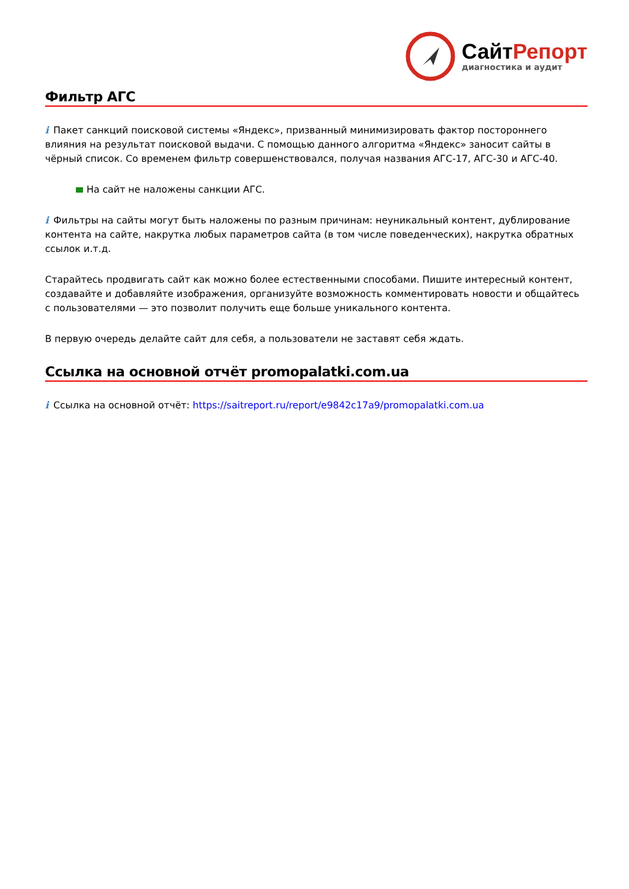СайтРепорт
диагностика и аудит
Фильтр АГС
i Пакет санкций поисковой системы «Яндекс», призванный минимизировать фактор постороннего влияния на результат поисковой выдачи. С помощью данного алгоритма «Яндекс» заносит сайты в чёрный список. Со временем фильтр совершенствовался, получая названия АГС-17, АГС-30 и АГС-40.
На сайт не наложены санкции АГС.
i Фильтры на сайты могут быть наложены по разным причинам: неуникальный контент, дублирование контента на сайте, накрутка любых параметров сайта (в том числе поведенческих), накрутка обратных ссылок и.т.д.
Старайтесь продвигать сайт как можно более естественными способами. Пишите интересный контент, создавайте и добавляйте изображения, организуйте возможность комментировать новости и общайтесь с пользователями — это позволит получить еще больше уникального контента.
В первую очередь делайте сайт для себя, а пользователи не заставят себя ждать.
Ссылка на основной отчёт promopalatki.com.ua
i Ссылка на основной отчёт: https://saitreport.ru/report/e9842c17a9/promopalatki.com.ua